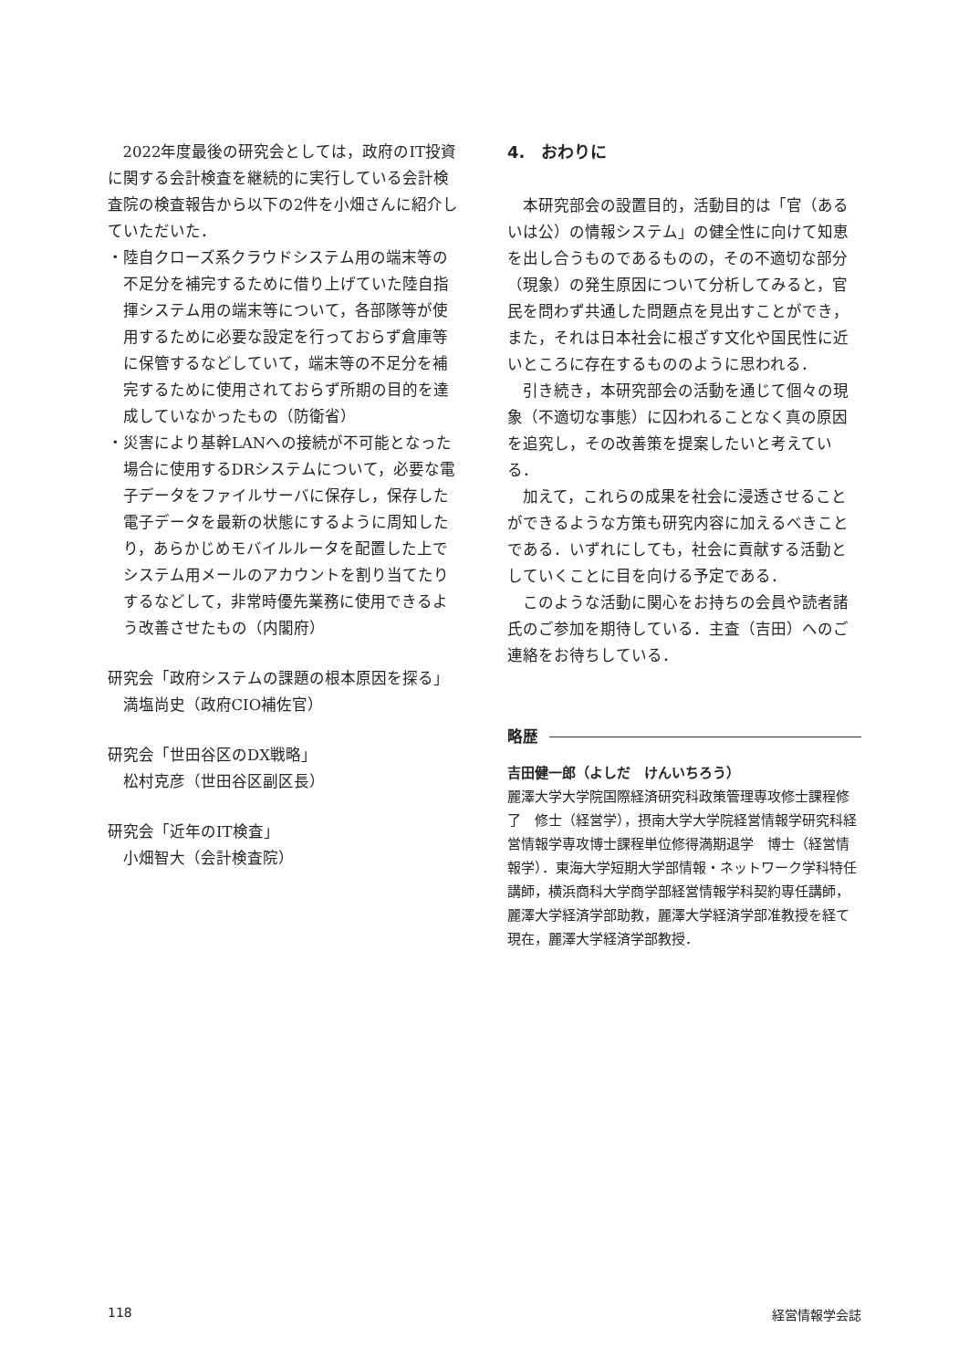2022年度最後の研究会としては，政府のIT投資に関する会計検査を継続的に実行している会計検査院の検査報告から以下の2件を小畑さんに紹介していただいた．
・陸自クローズ系クラウドシステム用の端末等の不足分を補完するために借り上げていた陸自指揮システム用の端末等について，各部隊等が使用するために必要な設定を行っておらず倉庫等に保管するなどしていて，端末等の不足分を補完するために使用されておらず所期の目的を達成していなかったもの（防衛省）
・災害により基幹LANへの接続が不可能となった場合に使用するDRシステムについて，必要な電子データをファイルサーバに保存し，保存した電子データを最新の状態にするように周知したり，あらかじめモバイルルータを配置した上でシステム用メールのアカウントを割り当てたりするなどして，非常時優先業務に使用できるよう改善させたもの（内閣府）
研究会「政府システムの課題の根本原因を探る」
満塩尚史（政府CIO補佐官）
研究会「世田谷区のDX戦略」
松村克彦（世田谷区副区長）
研究会「近年のIT検査」
小畑智大（会計検査院）
4.　おわりに
本研究部会の設置目的，活動目的は「官（あるいは公）の情報システム」の健全性に向けて知恵を出し合うものであるものの，その不適切な部分（現象）の発生原因について分析してみると，官民を問わず共通した問題点を見出すことができ，また，それは日本社会に根ざす文化や国民性に近いところに存在するもののように思われる．
引き続き，本研究部会の活動を通じて個々の現象（不適切な事態）に囚われることなく真の原因を追究し，その改善策を提案したいと考えている．
加えて，これらの成果を社会に浸透させることができるような方策も研究内容に加えるべきことである．いずれにしても，社会に貢献する活動としていくことに目を向ける予定である．
このような活動に関心をお持ちの会員や読者諸氏のご参加を期待している．主査（吉田）へのご連絡をお待ちしている．
略歴
吉田健一郎（よしだ　けんいちろう）
麗澤大学大学院国際経済研究科政策管理専攻修士課程修了　修士（経営学），摂南大学大学院経営情報学研究科経営情報学専攻博士課程単位修得満期退学　博士（経営情報学）．東海大学短期大学部情報・ネットワーク学科特任講師，横浜商科大学商学部経営情報学科契約専任講師，麗澤大学経済学部助教，麗澤大学経済学部准教授を経て現在，麗澤大学経済学部教授．
118 経営情報学会誌